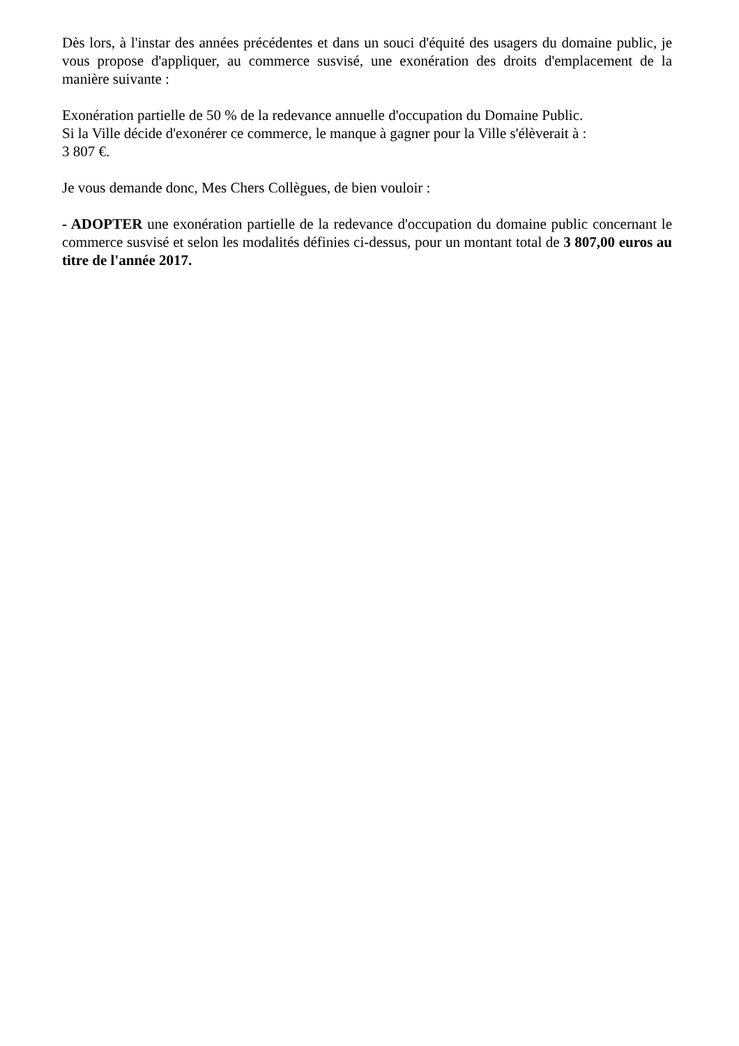Dès lors, à l'instar des années précédentes et dans un souci d'équité des usagers du domaine public, je vous propose d'appliquer, au commerce susvisé, une exonération des droits d'emplacement de la manière suivante :
Exonération partielle de 50 % de la redevance annuelle d'occupation du Domaine Public.
Si la Ville décide d'exonérer ce commerce, le manque à gagner pour la Ville s'élèverait à :
3 807 €.
Je vous demande donc, Mes Chers Collègues, de bien vouloir :
- ADOPTER une exonération partielle de la redevance d'occupation du domaine public concernant le commerce susvisé et selon les modalités définies ci-dessus, pour un montant total de 3 807,00 euros au titre de l'année 2017.